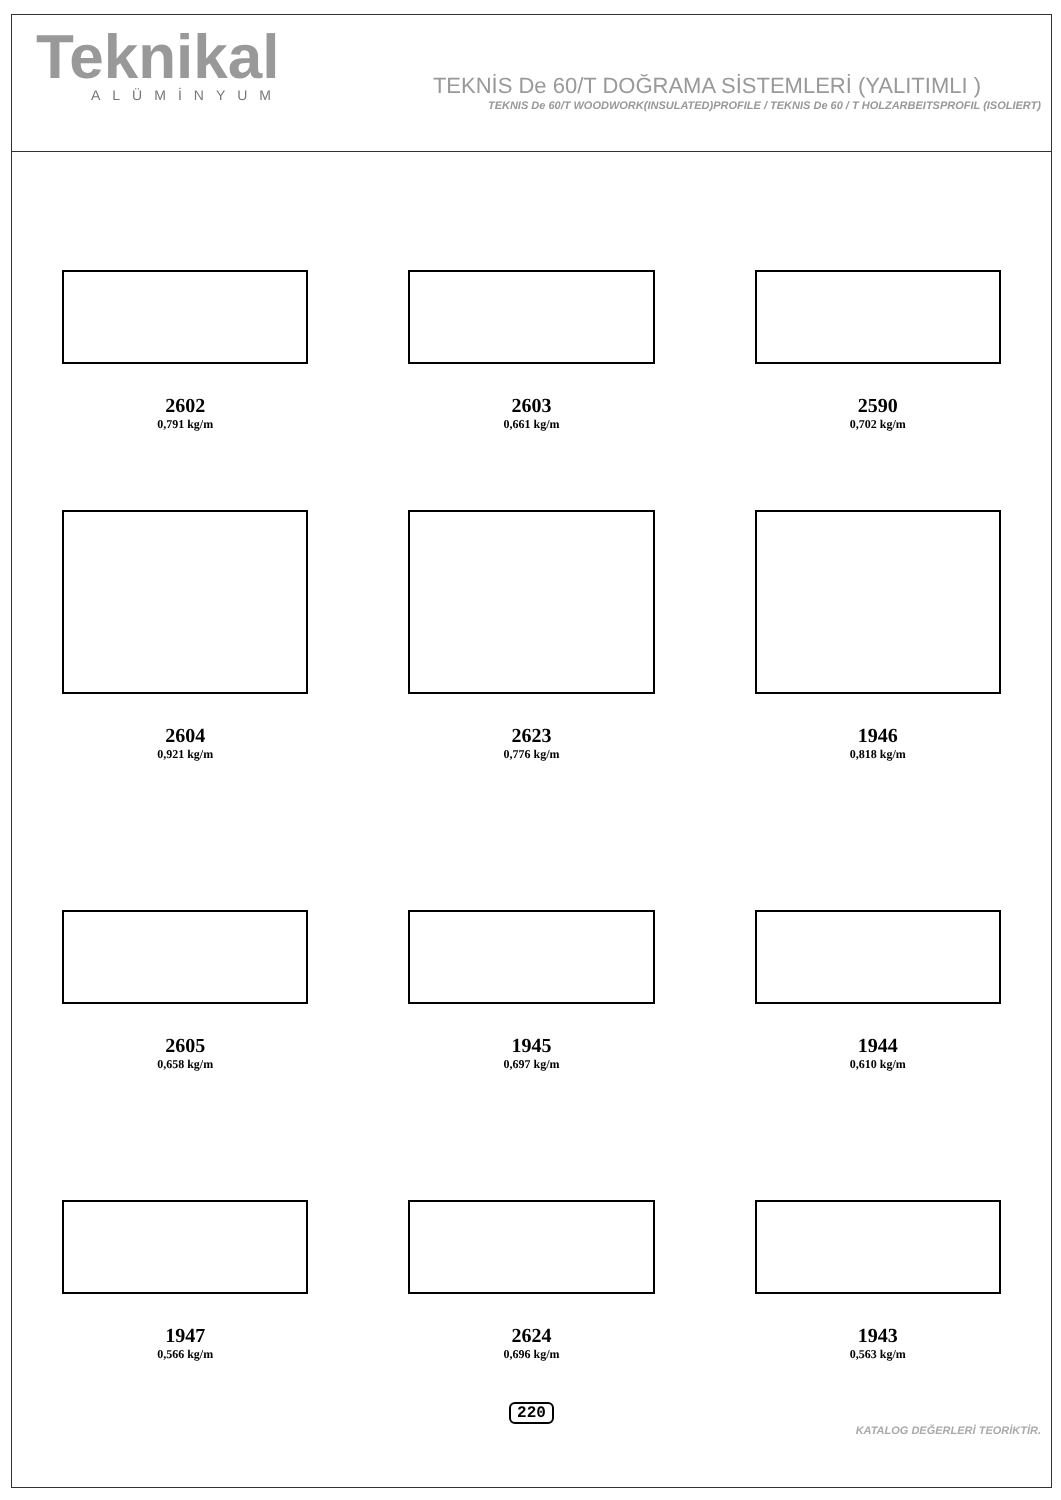Teknikal
ALÜMİNYUM
TEKNİS De 60/T DOĞRAMA SİSTEMLERİ (YALITIMLI )
TEKNIS De 60/T WOODWORK(INSULATED)PROFILE / TEKNIS De 60 / T HOLZARBEITSPROFIL (ISOLIERT)
2602
0,791 kg/m
2603
0,661 kg/m
2590
0,702 kg/m
2604
0,921 kg/m
2623
0,776 kg/m
1946
0,818 kg/m
2605
0,658 kg/m
1945
0,697 kg/m
1944
0,610 kg/m
1947
0,566 kg/m
2624
0,696 kg/m
1943
0,563 kg/m
220
KATALOG DEĞERLERİ TEORİKTİR.